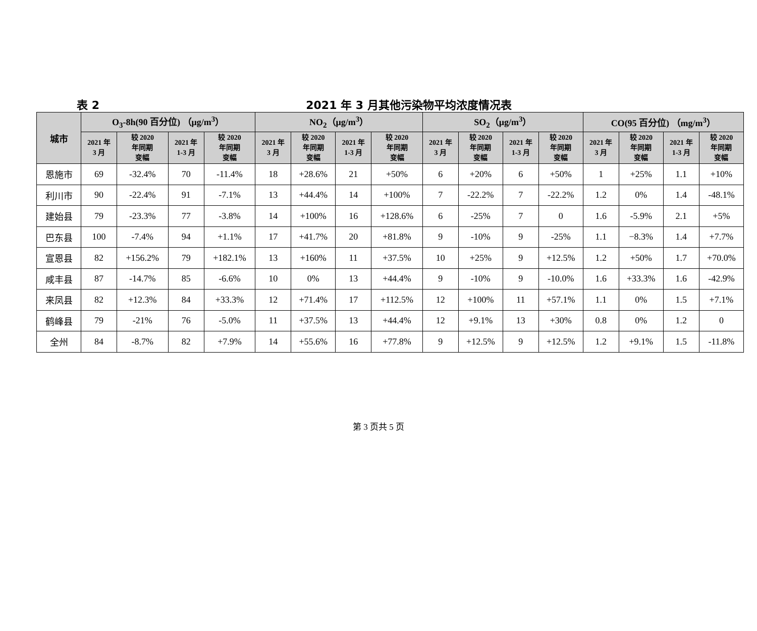表 2
2021 年 3 月其他污染物平均浓度情况表
| 城市 | O<sub>3</sub>-8h(90 百分位) （μg/m<sup>3</sup>） | | | | NO<sub>2</sub>（μg/m<sup>3</sup>） | | | | SO<sub>2</sub>（μg/m<sup>3</sup>） | | | | CO(95 百分位) （mg/m<sup>3</sup>） | | | |
| --- | --- | --- | --- | --- | --- | --- | --- | --- | --- | --- | --- | --- | --- | --- | --- | --- |
| | 2021 年 3 月 | 较 2020 年同期 变幅 | 2021 年 1-3 月 | 较 2020 年同期 变幅 | 2021 年 3 月 | 较 2020 年同期 变幅 | 2021 年 1-3 月 | 较 2020 年同期 变幅 | 2021 年 3 月 | 较 2020 年同期 变幅 | 2021 年 1-3 月 | 较 2020 年同期 变幅 | 2021 年 3 月 | 较 2020 年同期 变幅 | 2021 年 1-3 月 | 较 2020 年同期 变幅 |
| 恩施市 | 69 | -32.4% | 70 | -11.4% | 18 | +28.6% | 21 | +50% | 6 | +20% | 6 | +50% | 1 | +25% | 1.1 | +10% |
| 利川市 | 90 | -22.4% | 91 | -7.1% | 13 | +44.4% | 14 | +100% | 7 | -22.2% | 7 | -22.2% | 1.2 | 0% | 1.4 | -48.1% |
| 建始县 | 79 | -23.3% | 77 | -3.8% | 14 | +100% | 16 | +128.6% | 6 | -25% | 7 | 0 | 1.6 | -5.9% | 2.1 | +5% |
| 巴东县 | 100 | -7.4% | 94 | +1.1% | 17 | +41.7% | 20 | +81.8% | 9 | -10% | 9 | -25% | 1.1 | −8.3% | 1.4 | +7.7% |
| 宣恩县 | 82 | +156.2% | 79 | +182.1% | 13 | +160% | 11 | +37.5% | 10 | +25% | 9 | +12.5% | 1.2 | +50% | 1.7 | +70.0% |
| 咸丰县 | 87 | -14.7% | 85 | -6.6% | 10 | 0% | 13 | +44.4% | 9 | -10% | 9 | -10.0% | 1.6 | +33.3% | 1.6 | -42.9% |
| 来凤县 | 82 | +12.3% | 84 | +33.3% | 12 | +71.4% | 17 | +112.5% | 12 | +100% | 11 | +57.1% | 1.1 | 0% | 1.5 | +7.1% |
| 鹤峰县 | 79 | -21% | 76 | -5.0% | 11 | +37.5% | 13 | +44.4% | 12 | +9.1% | 13 | +30% | 0.8 | 0% | 1.2 | 0 |
| 全州 | 84 | -8.7% | 82 | +7.9% | 14 | +55.6% | 16 | +77.8% | 9 | +12.5% | 9 | +12.5% | 1.2 | +9.1% | 1.5 | -11.8% |
第 3 页共 5 页